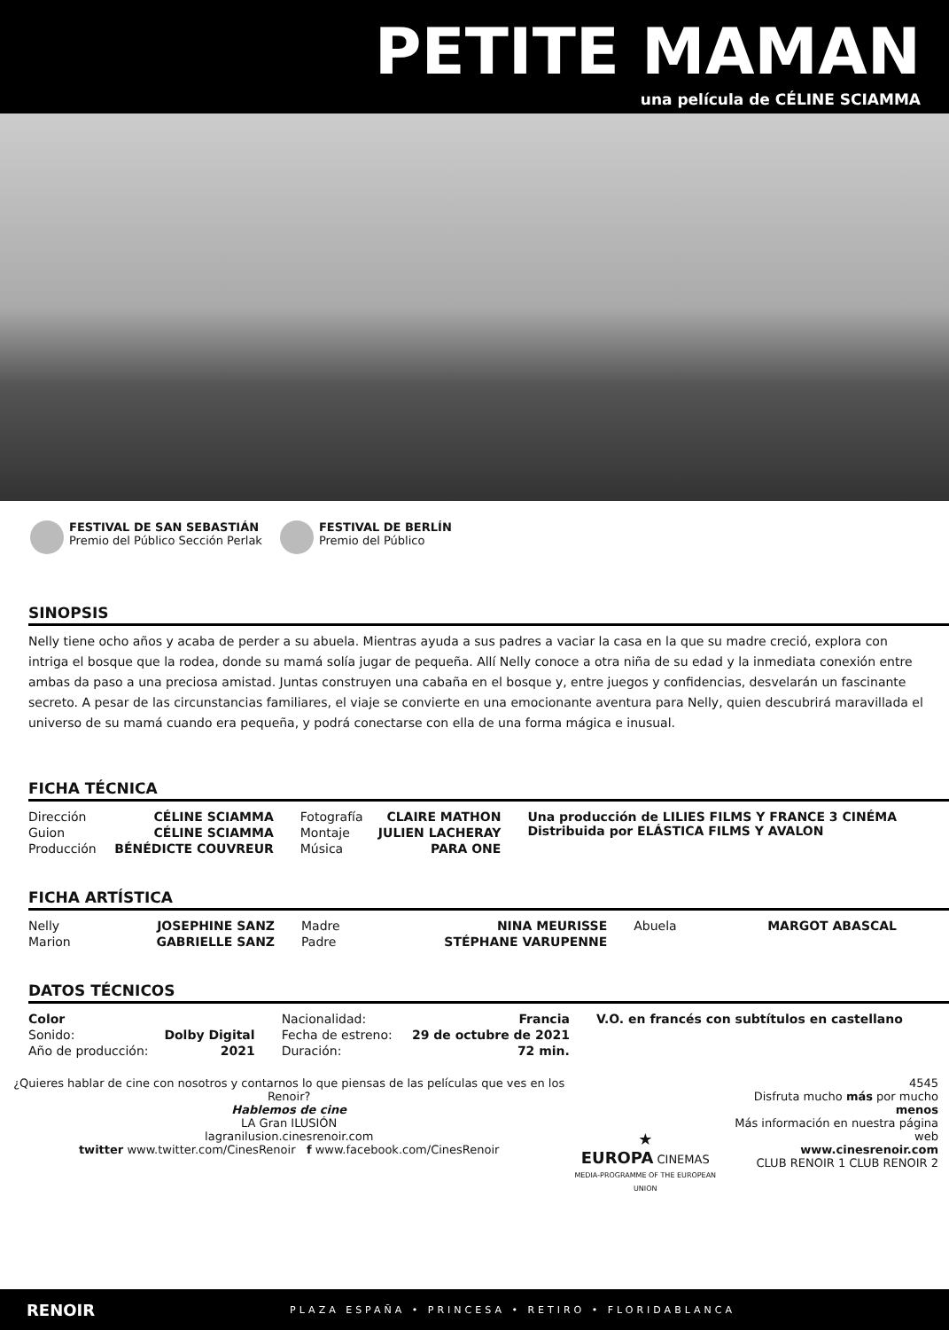PETITE MAMAN
una película de CÉLINE SCIAMMA
FESTIVAL DE SAN SEBASTIÁN
Premio del Público Sección Perlak
FESTIVAL DE BERLÍN
Premio del Público
SINOPSIS
Nelly tiene ocho años y acaba de perder a su abuela. Mientras ayuda a sus padres a vaciar la casa en la que su madre creció, explora con intriga el bosque que la rodea, donde su mamá solía jugar de pequeña. Allí Nelly conoce a otra niña de su edad y la inmediata conexión entre ambas da paso a una preciosa amistad. Juntas construyen una cabaña en el bosque y, entre juegos y confidencias, desvelarán un fascinante secreto. A pesar de las circunstancias familiares, el viaje se convierte en una emocionante aventura para Nelly, quien descubrirá maravillada el universo de su mamá cuando era pequeña, y podrá conectarse con ella de una forma mágica e inusual.
FICHA TÉCNICA
| Dirección | CÉLINE SCIAMMA | Fotografía | CLAIRE MATHON | Una producción de LILIES FILMS Y FRANCE 3 CINÉMA Distribuida por ELÁSTICA FILMS Y AVALON |
| Guion | CÉLINE SCIAMMA | Montaje | JULIEN LACHERAY | |
| Producción | BÉNÉDICTE COUVREUR | Música | PARA ONE | |
FICHA ARTÍSTICA
| Nelly | JOSEPHINE SANZ | Madre | NINA MEURISSE | Abuela | MARGOT ABASCAL |
| Marion | GABRIELLE SANZ | Padre | STÉPHANE VARUPENNE | | |
DATOS TÉCNICOS
| Color | | Nacionalidad: | Francia | V.O. en francés con subtítulos en castellano |
| Sonido: | Dolby Digital | Fecha de estreno: | 29 de octubre de 2021 | |
| Año de producción: | 2021 | Duración: | 72 min. | |
¿Quieres hablar de cine con nosotros y contarnos lo que piensas de las películas que ves en los Renoir?
Hablemos de cine
LA Gran ILUSIÓN
lagranilusion.cinesrenoir.com
twitter www.twitter.com/CinesRenoir f www.facebook.com/CinesRenoir
★
EUROPA CINEMAS
MEDIA-PROGRAMME OF THE EUROPEAN UNION
4545
Disfruta mucho más por mucho menos
Más información en nuestra página web
www.cinesrenoir.com
CLUB RENOIR 1 CLUB RENOIR 2
RENOIR PLAZA ESPAÑA • PRINCESA • RETIRO • FLORIDABLANCA